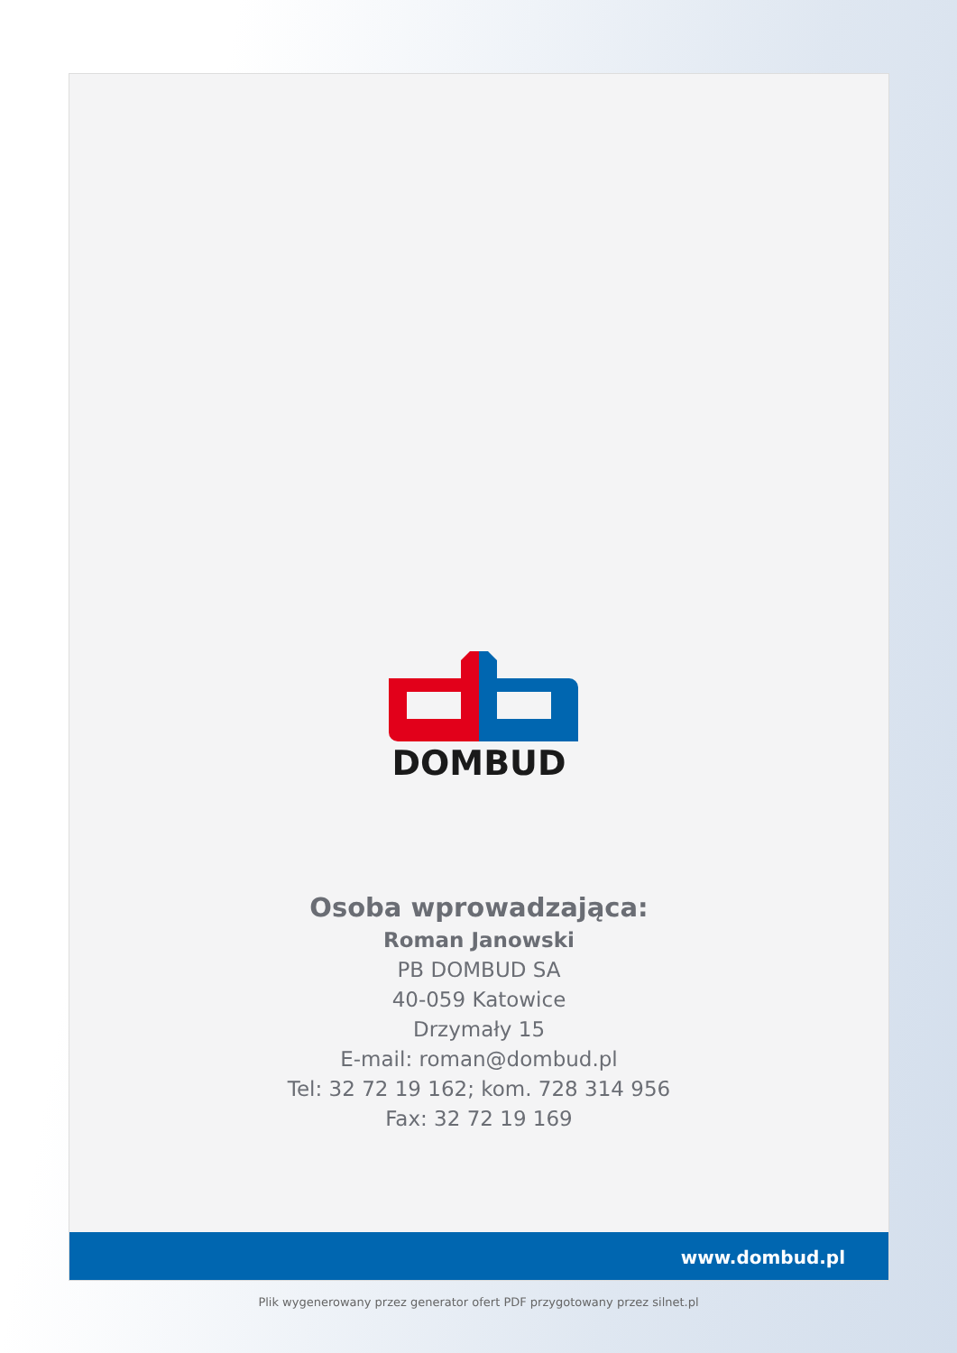DOMBUD
Osoba wprowadzająca:
Roman Janowski
PB DOMBUD SA
40-059 Katowice
Drzymały 15
E-mail: roman@dombud.pl
Tel: 32 72 19 162; kom. 728 314 956
Fax: 32 72 19 169
www.dombud.pl
Plik wygenerowany przez generator ofert PDF przygotowany przez silnet.pl